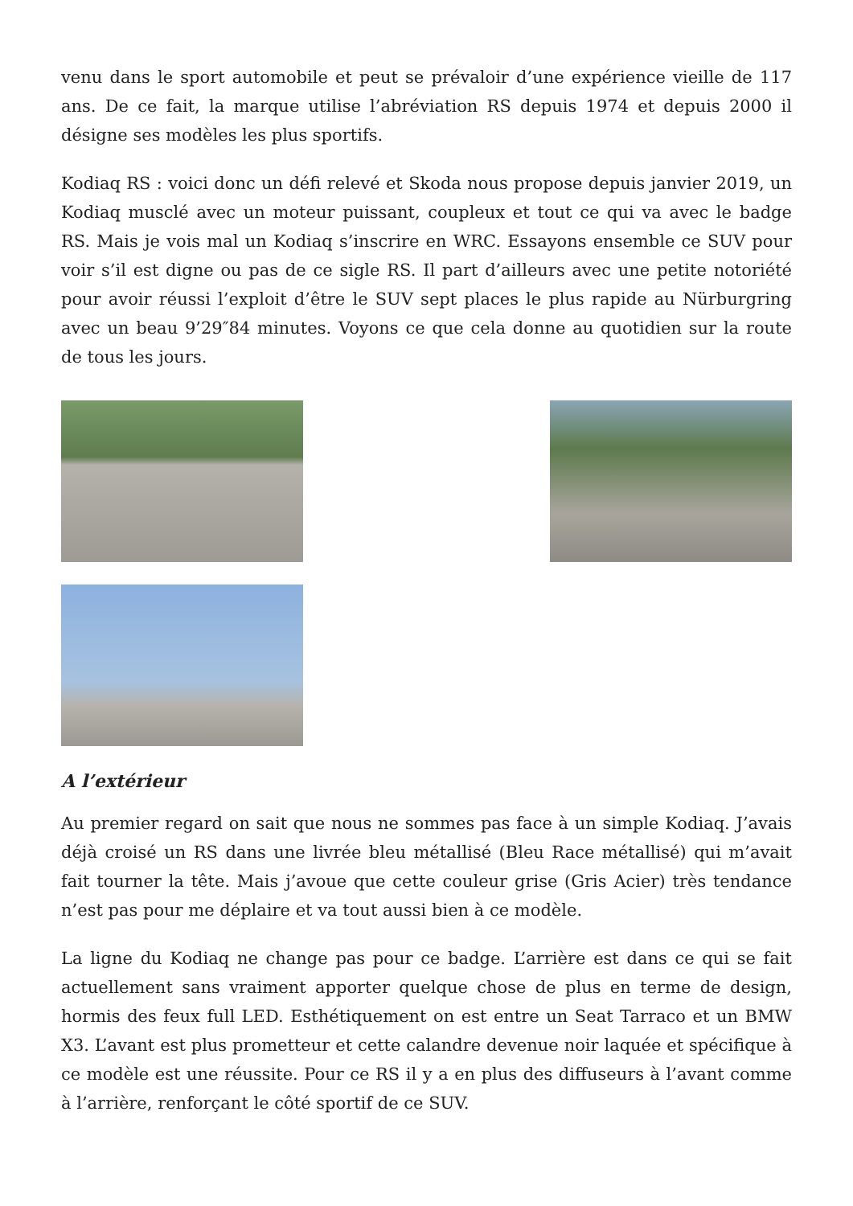venu dans le sport automobile et peut se prévaloir d’une expérience vieille de 117 ans. De ce fait, la marque utilise l’abréviation RS depuis 1974 et depuis 2000 il désigne ses modèles les plus sportifs.
Kodiaq RS : voici donc un défi relevé et Skoda nous propose depuis janvier 2019, un Kodiaq musclé avec un moteur puissant, coupleux et tout ce qui va avec le badge RS. Mais je vois mal un Kodiaq s’inscrire en WRC. Essayons ensemble ce SUV pour voir s’il est digne ou pas de ce sigle RS. Il part d’ailleurs avec une petite notoriété pour avoir réussi l’exploit d’être le SUV sept places le plus rapide au Nürburgring avec un beau 9’29″84 minutes. Voyons ce que cela donne au quotidien sur la route de tous les jours.
A l’extérieur
Au premier regard on sait que nous ne sommes pas face à un simple Kodiaq. J’avais déjà croisé un RS dans une livrée bleu métallisé (Bleu Race métallisé) qui m’avait fait tourner la tête. Mais j’avoue que cette couleur grise (Gris Acier) très tendance n’est pas pour me déplaire et va tout aussi bien à ce modèle.
La ligne du Kodiaq ne change pas pour ce badge. L’arrière est dans ce qui se fait actuellement sans vraiment apporter quelque chose de plus en terme de design, hormis des feux full LED. Esthétiquement on est entre un Seat Tarraco et un BMW X3. L’avant est plus prometteur et cette calandre devenue noir laquée et spécifique à ce modèle est une réussite. Pour ce RS il y a en plus des diffuseurs à l’avant comme à l’arrière, renforçant le côté sportif de ce SUV.